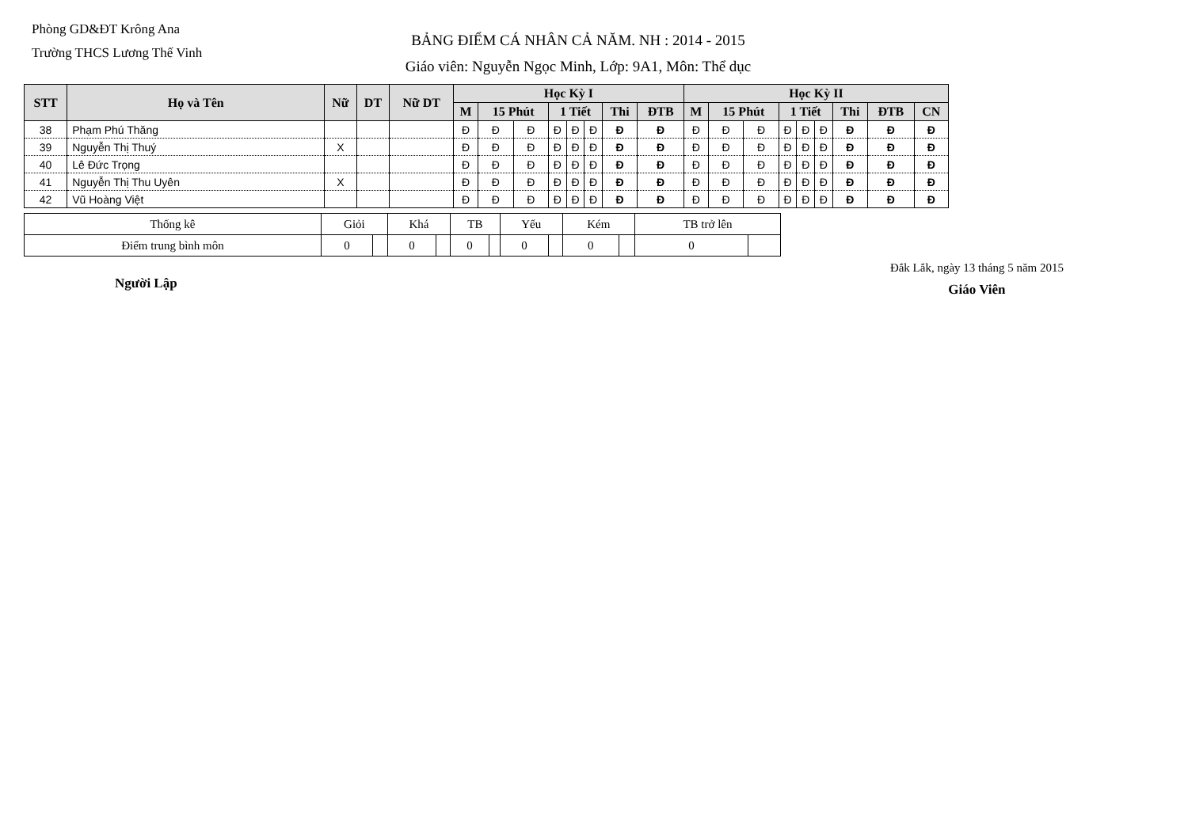Phòng GD&ĐT Krông Ana
Trường THCS Lương Thế Vinh
BẢNG ĐIỂM CÁ NHÂN CẢ NĂM. NH : 2014 - 2015
Giáo viên: Nguyễn Ngọc Minh, Lớp: 9A1, Môn: Thể dục
| STT | Họ và Tên | Nữ | DT | Nữ DT | Học Kỳ I | | | | | | | | Học Kỳ II | | | | | | | | |
| --- | --- | --- | --- | --- | --- | --- | --- | --- | --- | --- | --- | --- | --- | --- | --- | --- | --- | --- | --- | --- | --- |
| | | | | | M | 15 Phút | | 1 Tiết | | | Thi | ĐTB | M | 15 Phút | | 1 Tiết | | | Thi | ĐTB | CN |
| 38 | Phạm Phú Thăng | | | | Đ | Đ | Đ | Đ | Đ | Đ | Đ | Đ | Đ | Đ | Đ | Đ | Đ | Đ | Đ | Đ | Đ |
| 39 | Nguyễn Thị Thuý | X | | | Đ | Đ | Đ | Đ | Đ | Đ | Đ | Đ | Đ | Đ | Đ | Đ | Đ | Đ | Đ | Đ | Đ |
| 40 | Lê Đức Trọng | | | | Đ | Đ | Đ | Đ | Đ | Đ | Đ | Đ | Đ | Đ | Đ | Đ | Đ | Đ | Đ | Đ | Đ |
| 41 | Nguyễn Thị Thu Uyên | X | | | Đ | Đ | Đ | Đ | Đ | Đ | Đ | Đ | Đ | Đ | Đ | Đ | Đ | Đ | Đ | Đ | Đ |
| 42 | Vũ Hoàng Việt | | | | Đ | Đ | Đ | Đ | Đ | Đ | Đ | Đ | Đ | Đ | Đ | Đ | Đ | Đ | Đ | Đ | Đ |
| Thống kê | Giỏi | | Khá | | TB | | Yếu | | Kém | | TB trở lên | |
| Điểm trung bình môn | 0 | | 0 | | 0 | | 0 | | 0 | | 0 | |
Người Lập
Đắk Lắk, ngày 13 tháng 5 năm 2015
Giáo Viên